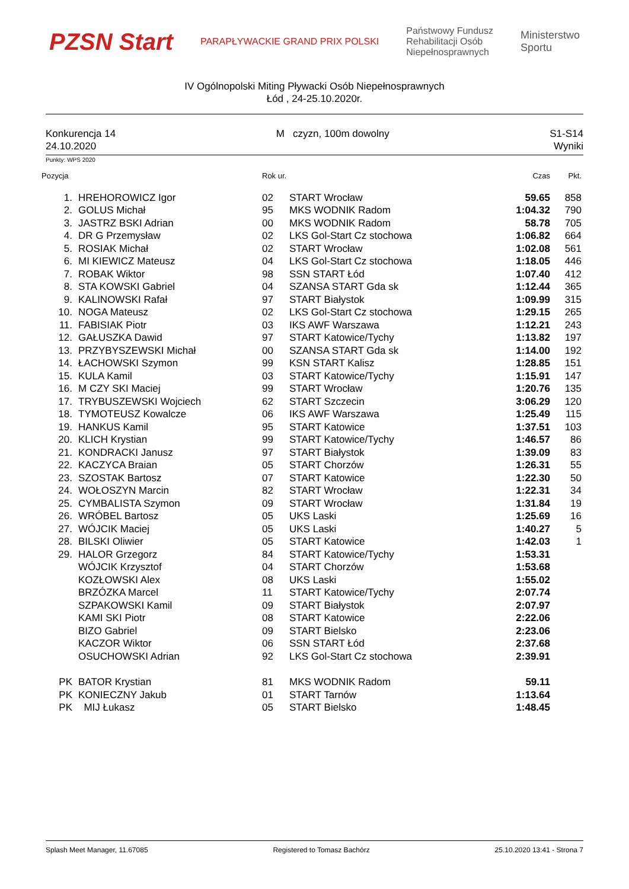PZSN Start
PARAPŁYWACKIE GRAND PRIX POLSKI
Państwowy Fundusz
Rehabilitacji Osób
Niepełnosprawnych
Ministerstwo
Sportu
IV Ogólnopolski Miting Pływacki Osób Niepełnosprawnych
Łód , 24-25.10.2020r.
Konkurencja 14
24.10.2020
M czyzn, 100m dowolny S1-S14
Wyniki
Punkty: WPS 2020
| Pozycja | | Rok ur. | | Czas | Pkt. |
| --- | --- | --- | --- | --- | --- |
| 1. | HREHOROWICZ Igor | 02 | START Wrocław | 59.65 | 858 |
| 2. | GOLUS Michał | 95 | MKS WODNIK Radom | 1:04.32 | 790 |
| 3. | JASTRZ BSKI Adrian | 00 | MKS WODNIK Radom | 58.78 | 705 |
| 4. | DR G Przemysław | 02 | LKS Gol-Start Cz stochowa | 1:06.82 | 664 |
| 5. | ROSIAK Michał | 02 | START Wrocław | 1:02.08 | 561 |
| 6. | MI KIEWICZ Mateusz | 04 | LKS Gol-Start Cz stochowa | 1:18.05 | 446 |
| 7. | ROBAK Wiktor | 98 | SSN START Łód | 1:07.40 | 412 |
| 8. | STA KOWSKI Gabriel | 04 | SZANSA START Gda sk | 1:12.44 | 365 |
| 9. | KALINOWSKI Rafał | 97 | START Białystok | 1:09.99 | 315 |
| 10. | NOGA Mateusz | 02 | LKS Gol-Start Cz stochowa | 1:29.15 | 265 |
| 11. | FABISIAK Piotr | 03 | IKS AWF Warszawa | 1:12.21 | 243 |
| 12. | GAŁUSZKA Dawid | 97 | START Katowice/Tychy | 1:13.82 | 197 |
| 13. | PRZYBYSZEWSKI Michał | 00 | SZANSA START Gda sk | 1:14.00 | 192 |
| 14. | ŁACHOWSKI Szymon | 99 | KSN START Kalisz | 1:28.85 | 151 |
| 15. | KULA Kamil | 03 | START Katowice/Tychy | 1:15.91 | 147 |
| 16. | M CZY SKI Maciej | 99 | START Wrocław | 1:20.76 | 135 |
| 17. | TRYBUSZEWSKI Wojciech | 62 | START Szczecin | 3:06.29 | 120 |
| 18. | TYMOTEUSZ Kowalcze | 06 | IKS AWF Warszawa | 1:25.49 | 115 |
| 19. | HANKUS Kamil | 95 | START Katowice | 1:37.51 | 103 |
| 20. | KLICH Krystian | 99 | START Katowice/Tychy | 1:46.57 | 86 |
| 21. | KONDRACKI Janusz | 97 | START Białystok | 1:39.09 | 83 |
| 22. | KACZYCA Braian | 05 | START Chorzów | 1:26.31 | 55 |
| 23. | SZOSTAK Bartosz | 07 | START Katowice | 1:22.30 | 50 |
| 24. | WOŁOSZYN Marcin | 82 | START Wrocław | 1:22.31 | 34 |
| 25. | CYMBALISTA Szymon | 09 | START Wrocław | 1:31.84 | 19 |
| 26. | WRÓBEL Bartosz | 05 | UKS Laski | 1:25.69 | 16 |
| 27. | WÓJCIK Maciej | 05 | UKS Laski | 1:40.27 | 5 |
| 28. | BILSKI Oliwier | 05 | START Katowice | 1:42.03 | 1 |
| 29. | HALOR Grzegorz | 84 | START Katowice/Tychy | 1:53.31 | |
| | WÓJCIK Krzysztof | 04 | START Chorzów | 1:53.68 | |
| | KOZŁOWSKI Alex | 08 | UKS Laski | 1:55.02 | |
| | BRZÓZKA Marcel | 11 | START Katowice/Tychy | 2:07.74 | |
| | SZPAKOWSKI Kamil | 09 | START Białystok | 2:07.97 | |
| | KAMI SKI Piotr | 08 | START Katowice | 2:22.06 | |
| | BIZO Gabriel | 09 | START Bielsko | 2:23.06 | |
| | KACZOR Wiktor | 06 | SSN START Łód | 2:37.68 | |
| | OSUCHOWSKI Adrian | 92 | LKS Gol-Start Cz stochowa | 2:39.91 | |
| PK | BATOR Krystian | 81 | MKS WODNIK Radom | 59.11 | |
| PK | KONIECZNY Jakub | 01 | START Tarnów | 1:13.64 | |
| PK | MIJ Łukasz | 05 | START Bielsko | 1:48.45 | |
Splash Meet Manager, 11.67085 Registered to Tomasz Bachórz 25.10.2020 13:41 - Strona 7